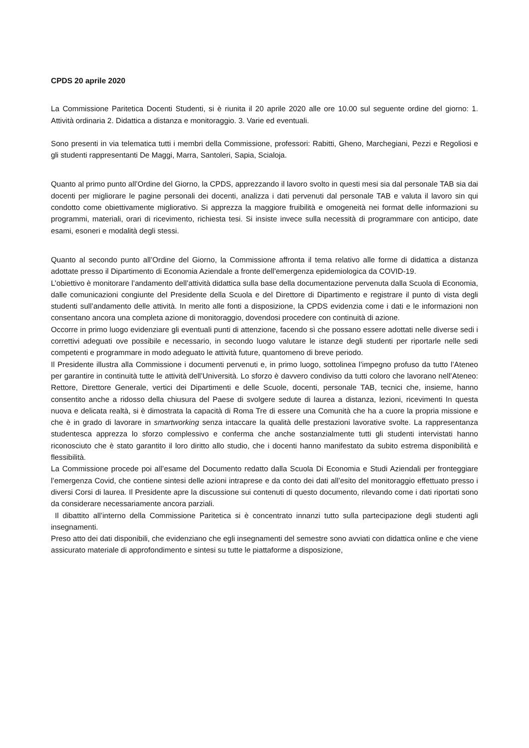CPDS 20 aprile 2020
La Commissione Paritetica Docenti Studenti, si è riunita il 20 aprile 2020 alle ore 10.00 sul seguente ordine del giorno: 1. Attività ordinaria 2. Didattica a distanza e monitoraggio. 3. Varie ed eventuali.
Sono presenti in via telematica tutti i membri della Commissione, professori: Rabitti, Gheno, Marchegiani, Pezzi e Regoliosi e gli studenti rappresentanti De Maggi, Marra, Santoleri, Sapia, Scialoja.
Quanto al primo punto all’Ordine del Giorno, la CPDS, apprezzando il lavoro svolto in questi mesi sia dal personale TAB sia dai docenti per migliorare le pagine personali dei docenti, analizza i dati pervenuti dal personale TAB e valuta il lavoro sin qui condotto come obiettivamente migliorativo. Si apprezza la maggiore fruibilità e omogeneità nei format delle informazioni su programmi, materiali, orari di ricevimento, richiesta tesi. Si insiste invece sulla necessità di programmare con anticipo, date esami, esoneri e modalità degli stessi.
Quanto al secondo punto all’Ordine del Giorno, la Commissione affronta il tema relativo alle forme di didattica a distanza adottate presso il Dipartimento di Economia Aziendale a fronte dell’emergenza epidemiologica da COVID-19.
L’obiettivo è monitorare l’andamento dell’attività didattica sulla base della documentazione pervenuta dalla Scuola di Economia, dalle comunicazioni congiunte del Presidente della Scuola e del Direttore di Dipartimento e registrare il punto di vista degli studenti sull’andamento delle attività. In merito alle fonti a disposizione, la CPDS evidenzia come i dati e le informazioni non consentano ancora una completa azione di monitoraggio, dovendosi procedere con continuità di azione.
Occorre in primo luogo evidenziare gli eventuali punti di attenzione, facendo sì che possano essere adottati nelle diverse sedi i correttivi adeguati ove possibile e necessario, in secondo luogo valutare le istanze degli studenti per riportarle nelle sedi competenti e programmare in modo adeguato le attività future, quantomeno di breve periodo.
Il Presidente illustra alla Commissione i documenti pervenuti e, in primo luogo, sottolinea l’impegno profuso da tutto l’Ateneo per garantire in continuità tutte le attività dell’Università. Lo sforzo è davvero condiviso da tutti coloro che lavorano nell’Ateneo: Rettore, Direttore Generale, vertici dei Dipartimenti e delle Scuole, docenti, personale TAB, tecnici che, insieme, hanno consentito anche a ridosso della chiusura del Paese di svolgere sedute di laurea a distanza, lezioni, ricevimenti In questa nuova e delicata realtà, si è dimostrata la capacità di Roma Tre di essere una Comunità che ha a cuore la propria missione e che è in grado di lavorare in smartworking senza intaccare la qualità delle prestazioni lavorative svolte. La rappresentanza studentesca apprezza lo sforzo complessivo e conferma che anche sostanzialmente tutti gli studenti intervistati hanno riconosciuto che è stato garantito il loro diritto allo studio, che i docenti hanno manifestato da subito estrema disponibilità e flessibilità.
La Commissione procede poi all’esame del Documento redatto dalla Scuola Di Economia e Studi Aziendali per fronteggiare l’emergenza Covid, che contiene sintesi delle azioni intraprese e da conto dei dati all’esito del monitoraggio effettuato presso i diversi Corsi di laurea. Il Presidente apre la discussione sui contenuti di questo documento, rilevando come i dati riportati sono da considerare necessariamente ancora parziali.
Il dibattito all’interno della Commissione Paritetica si è concentrato innanzi tutto sulla partecipazione degli studenti agli insegnamenti.
Preso atto dei dati disponibili, che evidenziano che egli insegnamenti del semestre sono avviati con didattica online e che viene assicurato materiale di approfondimento e sintesi su tutte le piattaforme a disposizione,